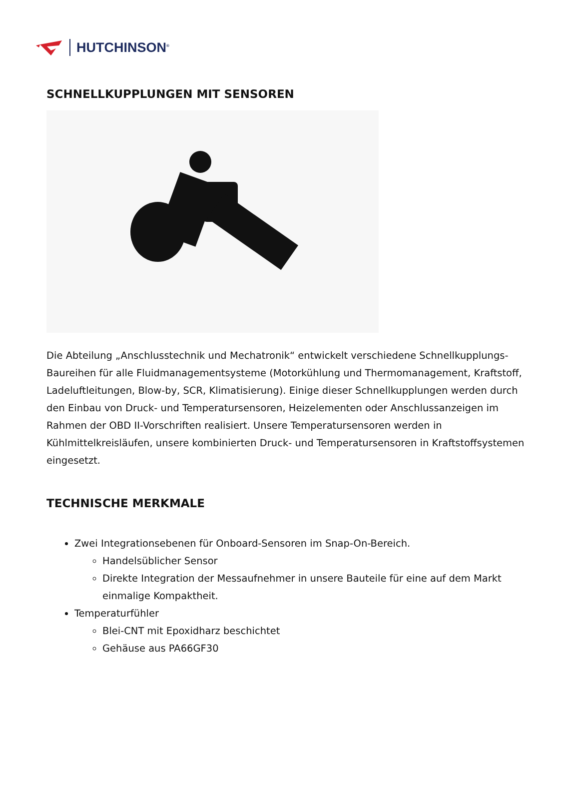HUTCHINSON<sup>®</sup>
SCHNELLKUPPLUNGEN MIT SENSOREN
Die Abteilung „Anschlusstechnik und Mechatronik“ entwickelt verschiedene Schnellkupplungs-Baureihen für alle Fluidmanagementsysteme (Motorkühlung und Thermomanagement, Kraftstoff, Ladeluftleitungen, Blow-by, SCR, Klimatisierung). Einige dieser Schnellkupplungen werden durch den Einbau von Druck- und Temperatursensoren, Heizelementen oder Anschlussanzeigen im Rahmen der OBD II-Vorschriften realisiert. Unsere Temperatursensoren werden in Kühlmittelkreisläufen, unsere kombinierten Druck- und Temperatursensoren in Kraftstoffsystemen eingesetzt.
TECHNISCHE MERKMALE
Zwei Integrationsebenen für Onboard-Sensoren im Snap-On-Bereich.
Handelsüblicher Sensor
Direkte Integration der Messaufnehmer in unsere Bauteile für eine auf dem Markt einmalige Kompaktheit.
Temperaturfühler
Blei-CNT mit Epoxidharz beschichtet
Gehäuse aus PA66GF30